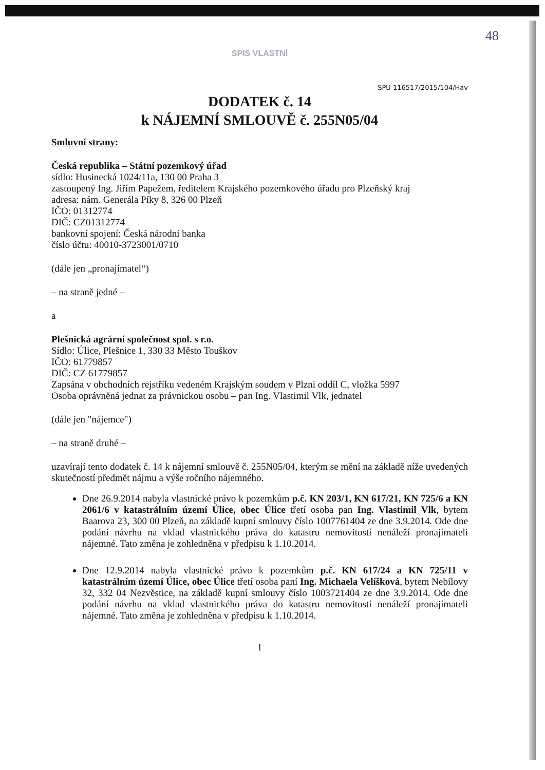48
SPIS VLASTNÍ
SPU 116517/2015/104/Hav
DODATEK č. 14
k NÁJEMNÍ SMLOUVĚ č. 255N05/04
Smluvní strany:
Česká republika – Státní pozemkový úřad
sídlo: Husinecká 1024/11a, 130 00 Praha 3
zastoupený Ing. Jiřím Papežem, ředitelem Krajského pozemkového úřadu pro Plzeňský kraj
adresa: nám. Generála Píky 8, 326 00 Plzeň
IČO: 01312774
DIČ: CZ01312774
bankovní spojení: Česká národní banka
číslo účtu: 40010-3723001/0710
(dále jen „pronajímatel“)
– na straně jedné –
a
Plešnická agrární společnost spol. s r.o.
Sídlo: Úlice, Plešnice 1, 330 33 Město Touškov
IČO: 61779857
DIČ: CZ 61779857
Zapsána v obchodních rejstříku vedeném Krajským soudem v Plzni oddíl C, vložka 5997
Osoba oprávněná jednat za právnickou osobu – pan Ing. Vlastimil Vlk, jednatel
(dále jen "nájemce")
– na straně druhé –
uzavírají tento dodatek č. 14 k nájemní smlouvě č. 255N05/04, kterým se mění na základě níže uvedených skutečností předmět nájmu a výše ročního nájemného.
Dne 26.9.2014 nabyla vlastnické právo k pozemkům p.č. KN 203/1, KN 617/21, KN 725/6 a KN 2061/6 v katastrálním území Úlice, obec Úlice třetí osoba pan Ing. Vlastimil Vlk, bytem Baarova 23, 300 00 Plzeň, na základě kupní smlouvy číslo 1007761404 ze dne 3.9.2014. Ode dne podání návrhu na vklad vlastnického práva do katastru nemovitostí nenáleží pronajímateli nájemné. Tato změna je zohledněna v předpisu k 1.10.2014.
Dne 12.9.2014 nabyla vlastnické právo k pozemkům p.č. KN 617/24 a KN 725/11 v katastrálním území Úlice, obec Úlice třetí osoba paní Ing. Michaela Velíšková, bytem Nebílovy 32, 332 04 Nezvěstice, na základě kupní smlouvy číslo 1003721404 ze dne 3.9.2014. Ode dne podání návrhu na vklad vlastnického práva do katastru nemovitostí nenáleží pronajímateli nájemné. Tato změna je zohledněna v předpisu k 1.10.2014.
1